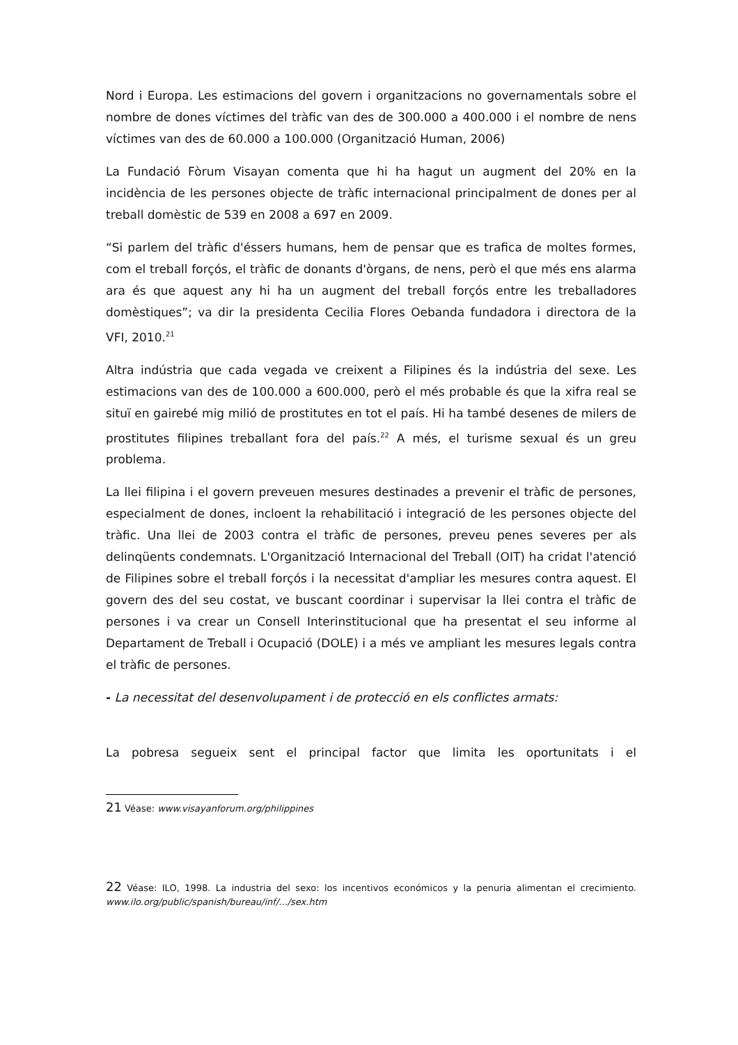Nord i Europa. Les estimacions del govern i organitzacions no governamentals sobre el nombre de dones víctimes del tràfic van des de 300.000 a 400.000 i el nombre de nens víctimes van des de 60.000 a 100.000 (Organització Human, 2006)
La Fundació Fòrum Visayan comenta que hi ha hagut un augment del 20% en la incidència de les persones objecte de tràfic internacional principalment de dones per al treball domèstic de 539 en 2008 a 697 en 2009.
“Si parlem del tràfic d'éssers humans, hem de pensar que es trafica de moltes formes, com el treball forçós, el tràfic de donants d'òrgans, de nens, però el que més ens alarma ara és que aquest any hi ha un augment del treball forçós entre les treballadores domèstiques”; va dir la presidenta Cecilia Flores Oebanda fundadora i directora de la VFI, 2010.<sup>21</sup>
Altra indústria que cada vegada ve creixent a Filipines és la indústria del sexe. Les estimacions van des de 100.000 a 600.000, però el més probable és que la xifra real se situï en gairebé mig milió de prostitutes en tot el país. Hi ha també desenes de milers de prostitutes filipines treballant fora del país.<sup>22</sup> A més, el turisme sexual és un greu problema.
La llei filipina i el govern preveuen mesures destinades a prevenir el tràfic de persones, especialment de dones, incloent la rehabilitació i integració de les persones objecte del tràfic. Una llei de 2003 contra el tràfic de persones, preveu penes severes per als delinqüents condemnats. L'Organització Internacional del Treball (OIT) ha cridat l'atenció de Filipines sobre el treball forçós i la necessitat d'ampliar les mesures contra aquest. El govern des del seu costat, ve buscant coordinar i supervisar la llei contra el tràfic de persones i va crear un Consell Interinstitucional que ha presentat el seu informe al Departament de Treball i Ocupació (DOLE) i a més ve ampliant les mesures legals contra el tràfic de persones.
- La necessitat del desenvolupament i de protecció en els conflictes armats:
La pobresa segueix sent el principal factor que limita les oportunitats i el
21 Véase: www.visayanforum.org/philippines
22 Véase: ILO, 1998. La industria del sexo: los incentivos económicos y la penuria alimentan el crecimiento. www.ilo.org/public/spanish/bureau/inf/.../sex.htm